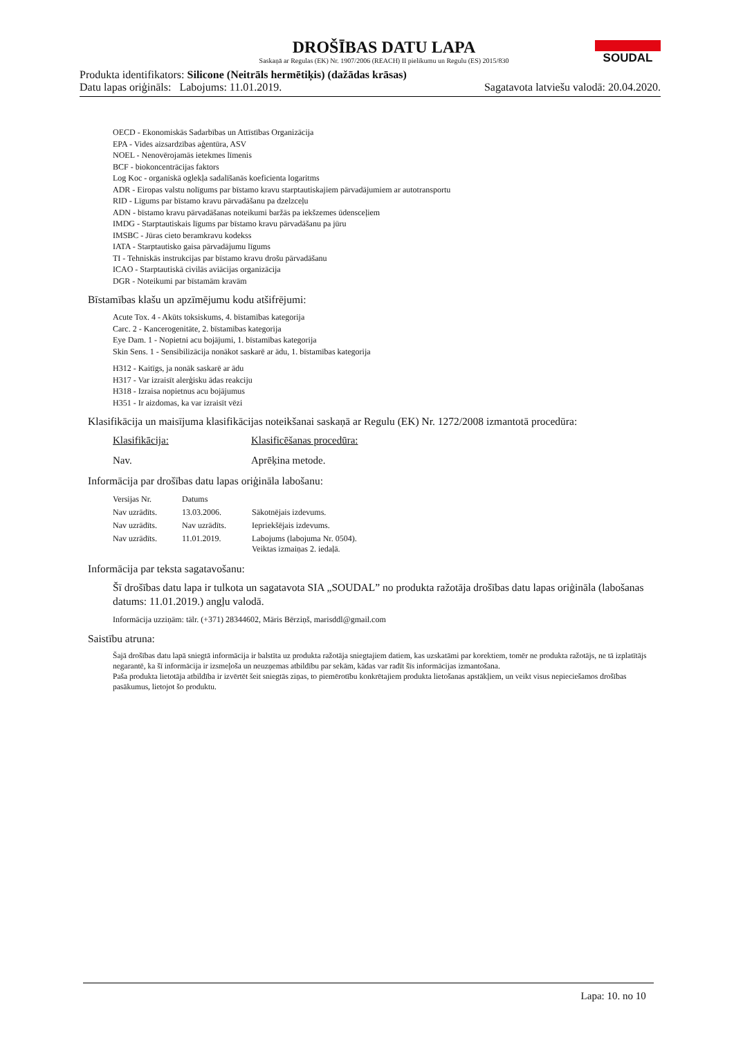SOUDAL
DROŠĪBAS DATU LAPA
Saskaņā ar Regulas (EK) Nr. 1907/2006 (REACH) II pielikumu un Regulu (ES) 2015/830
Produkta identifikators: Silicone (Neitrāls hermētiķis) (dažādas krāsas)
Datu lapas oriģināls: Labojums: 11.01.2019. Sagatavota latviešu valodā: 20.04.2020.
OECD - Ekonomiskās Sadarbības un Attīstības Organizācija
EPA - Vides aizsardzības aģentūra, ASV
NOEL - Nenovērojamās ietekmes līmenis
BCF - biokoncentrācijas faktors
Log Koc - organiskā oglekļa sadalīšanās koeficienta logaritms
ADR - Eiropas valstu nolīgums par bīstamo kravu starptautiskajiem pārvadājumiem ar autotransportu
RID - Līgums par bīstamo kravu pārvadāšanu pa dzelzceļu
ADN - bīstamo kravu pārvadāšanas noteikumi baržās pa iekšzemes ūdensceļiem
IMDG - Starptautiskais līgums par bīstamo kravu pārvadāšanu pa jūru
IMSBC - Jūras cieto beramkravu kodekss
IATA - Starptautisko gaisa pārvadājumu līgums
TI - Tehniskās instrukcijas par bīstamo kravu drošu pārvadāšanu
ICAO - Starptautiskā civilās aviācijas organizācija
DGR - Noteikumi par bīstamām kravām
Bīstamības klašu un apzīmējumu kodu atšifrējumi:
Acute Tox. 4 - Akūts toksiskums, 4. bīstamības kategorija
Carc. 2 - Kancerogenitāte, 2. bīstamības kategorija
Eye Dam. 1 - Nopietni acu bojājumi, 1. bīstamības kategorija
Skin Sens. 1 - Sensibilizācija nonākot saskarē ar ādu, 1. bīstamības kategorija
H312 - Kaitīgs, ja nonāk saskarē ar ādu
H317 - Var izraisīt alerģisku ādas reakciju
H318 - Izraisa nopietnus acu bojājumus
H351 - Ir aizdomas, ka var izraisīt vēzi
Klasifikācija un maisījuma klasifikācijas noteikšanai saskaņā ar Regulu (EK) Nr. 1272/2008 izmantotā procedūra:
| Klasifikācija: | Klasificēšanas procedūra: |
| --- | --- |
| Nav. | Aprēķina metode. |
Informācija par drošības datu lapas oriģināla labošanu:
| Versijas Nr. | Datums | |
| --- | --- | --- |
| Nav uzrādīts. | 13.03.2006. | Sākotnējais izdevums. |
| Nav uzrādīts. | Nav uzrādīts. | Iepriekšējais izdevums. |
| Nav uzrādīts. | 11.01.2019. | Labojums (labojuma Nr. 0504). Veiktas izmaiņas 2. iedaļā. |
Informācija par teksta sagatavošanu:
Šī drošības datu lapa ir tulkota un sagatavota SIA „SOUDAL” no produkta ražotāja drošības datu lapas oriģināla (labošanas datums: 11.01.2019.) angļu valodā.
Informācija uzziņām: tālr. (+371) 28344602, Māris Bērziņš, marisddl@gmail.com
Saistību atruna:
Šajā drošības datu lapā sniegtā informācija ir balstīta uz produkta ražotāja sniegtajiem datiem, kas uzskatāmi par korektiem, tomēr ne produkta ražotājs, ne tā izplatītājs negarantē, ka šī informācija ir izsmeļoša un neuzņemas atbildību par sekām, kādas var radīt šīs informācijas izmantošana.
Paša produkta lietotāja atbildība ir izvērtēt šeit sniegtās ziņas, to piemērotību konkrētajiem produkta lietošanas apstākļiem, un veikt visus nepieciešamos drošības pasākumus, lietojot šo produktu.
Lapa: 10. no 10